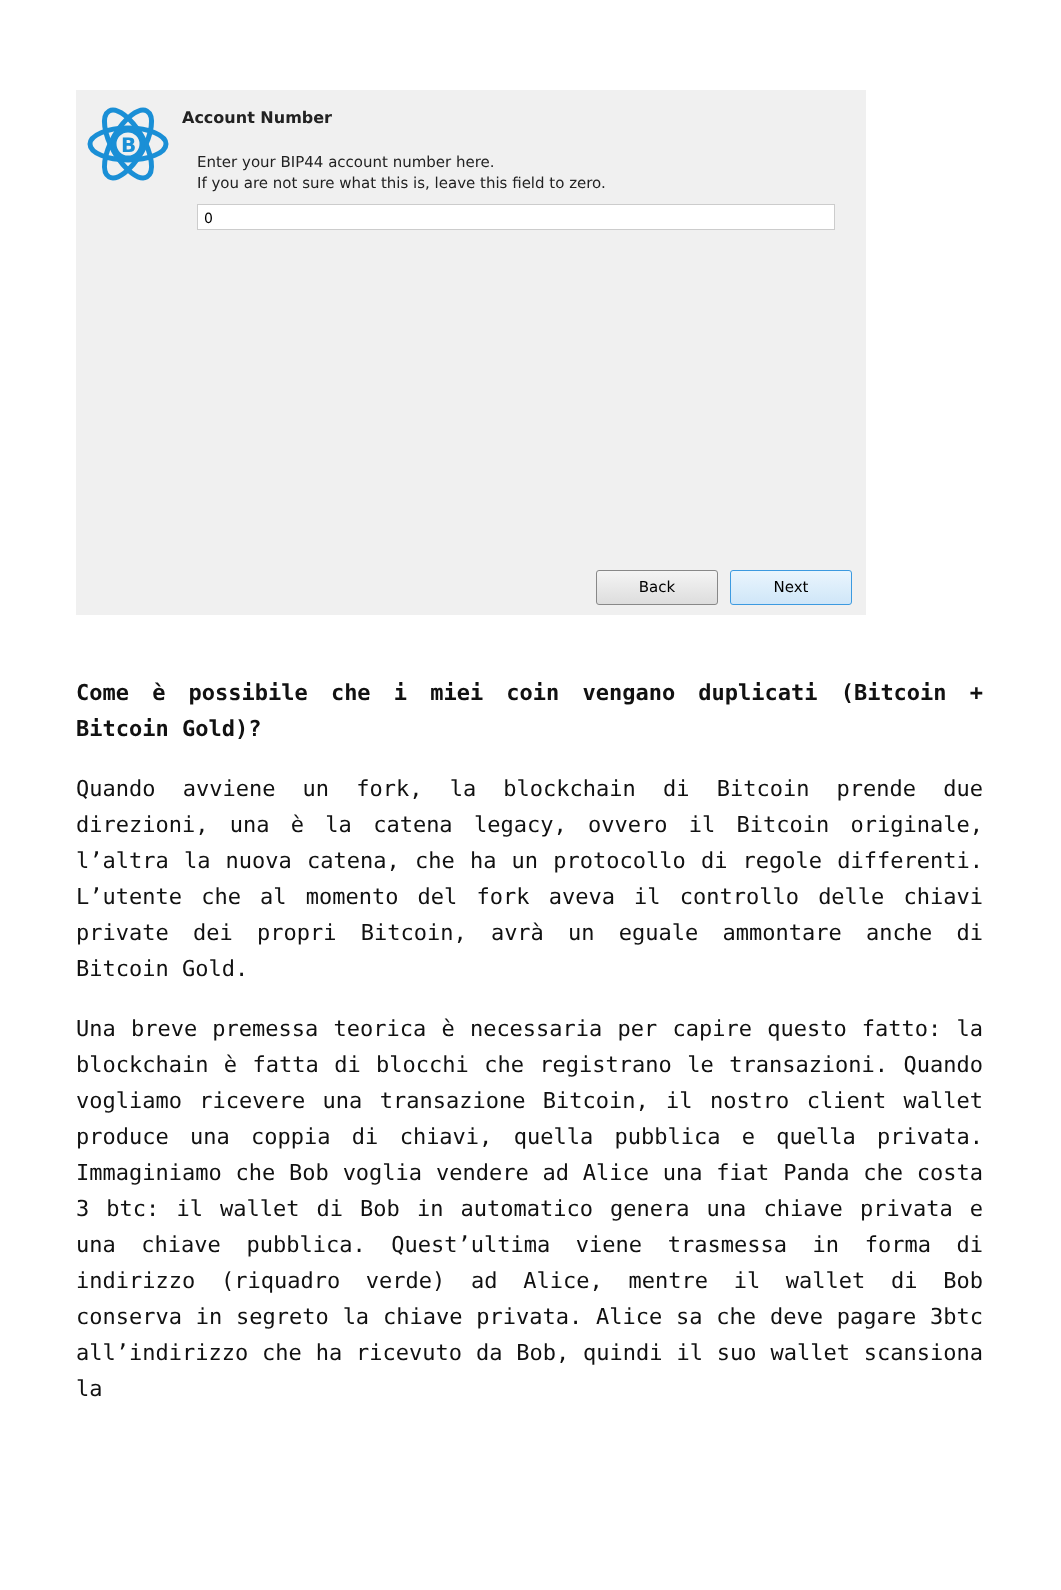B
Account Number
Enter your BIP44 account number here.
If you are not sure what this is, leave this field to zero.
0
Back Next
Come è possibile che i miei coin vengano duplicati (Bitcoin + Bitcoin Gold)?
Quando avviene un fork, la blockchain di Bitcoin prende due direzioni, una è la catena legacy, ovvero il Bitcoin originale, l’altra la nuova catena, che ha un protocollo di regole differenti. L’utente che al momento del fork aveva il controllo delle chiavi private dei propri Bitcoin, avrà un eguale ammontare anche di Bitcoin Gold.
Una breve premessa teorica è necessaria per capire questo fatto: la blockchain è fatta di blocchi che registrano le transazioni. Quando vogliamo ricevere una transazione Bitcoin, il nostro client wallet produce una coppia di chiavi, quella pubblica e quella privata. Immaginiamo che Bob voglia vendere ad Alice una fiat Panda che costa 3 btc: il wallet di Bob in automatico genera una chiave privata e una chiave pubblica. Quest’ultima viene trasmessa in forma di indirizzo (riquadro verde) ad Alice, mentre il wallet di Bob conserva in segreto la chiave privata. Alice sa che deve pagare 3btc all’indirizzo che ha ricevuto da Bob, quindi il suo wallet scansiona la